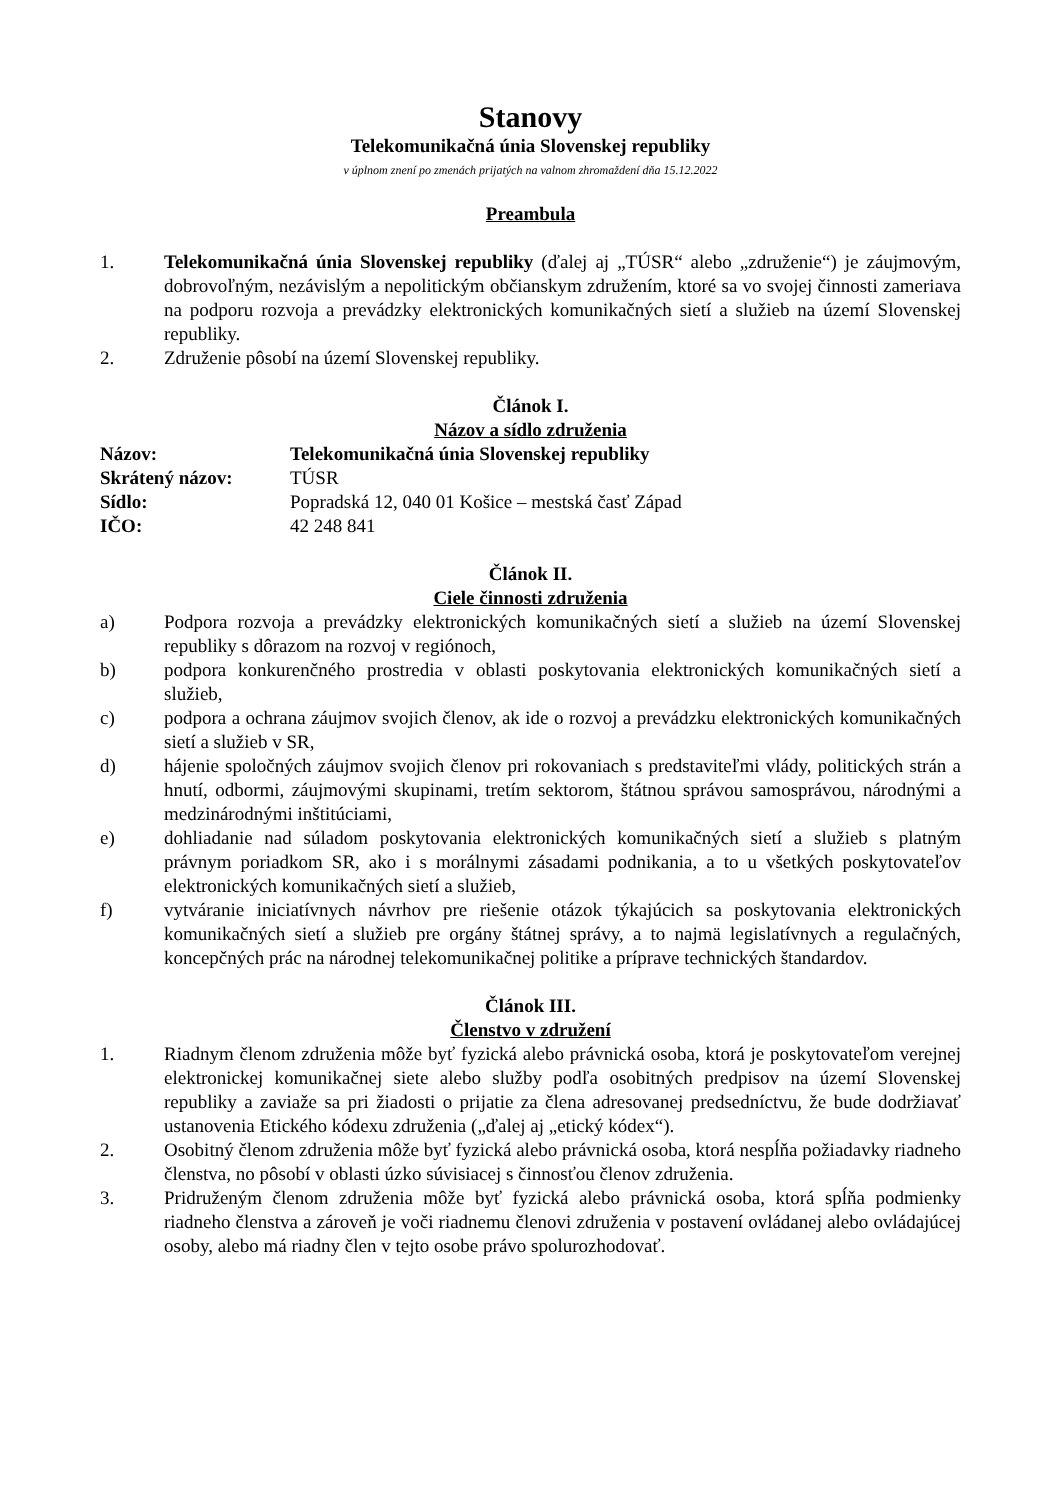Stanovy
Telekomunikačná únia Slovenskej republiky
v úplnom znení po zmenách prijatých na valnom zhromaždení dňa 15.12.2022
Preambula
1. Telekomunikačná únia Slovenskej republiky (ďalej aj „TÚSR“ alebo „združenie“) je záujmovým, dobrovoľným, nezávislým a nepolitickým občianskym združením, ktoré sa vo svojej činnosti zameriava na podporu rozvoja a prevádzky elektronických komunikačných sietí a služieb na území Slovenskej republiky.
2. Združenie pôsobí na území Slovenskej republiky.
Článok I.
Názov a sídlo združenia
Názov: Telekomunikačná únia Slovenskej republiky Skrátený názov: TÚSR Sídlo: Popradská 12, 040 01 Košice – mestská časť Západ IČO: 42 248 841
Článok II.
Ciele činnosti združenia
a) Podpora rozvoja a prevádzky elektronických komunikačných sietí a služieb na území Slovenskej republiky s dôrazom na rozvoj v regiónoch,
b) podpora konkurenčného prostredia v oblasti poskytovania elektronických komunikačných sietí a služieb,
c) podpora a ochrana záujmov svojich členov, ak ide o rozvoj a prevádzku elektronických komunikačných sietí a služieb v SR,
d) hájenie spoločných záujmov svojich členov pri rokovaniach s predstaviteľmi vlády, politických strán a hnutí, odbormi, záujmovými skupinami, tretím sektorom, štátnou správou samosprávou, národnými a medzinárodnými inštitúciami,
e) dohliadanie nad súladom poskytovania elektronických komunikačných sietí a služieb s platným právnym poriadkom SR, ako i s morálnymi zásadami podnikania, a to u všetkých poskytovateľov elektronických komunikačných sietí a služieb,
f) vytváranie iniciatívnych návrhov pre riešenie otázok týkajúcich sa poskytovania elektronických komunikačných sietí a služieb pre orgány štátnej správy, a to najmä legislatívnych a regulačných, koncepčných prác na národnej telekomunikačnej politike a príprave technických štandardov.
Článok III.
Členstvo v združení
1. Riadnym členom združenia môže byť fyzická alebo právnická osoba, ktorá je poskytovateľom verejnej elektronickej komunikačnej siete alebo služby podľa osobitných predpisov na území Slovenskej republiky a zaviaže sa pri žiadosti o prijatie za člena adresovanej predsedníctvu, že bude dodržiavať ustanovenia Etického kódexu združenia („ďalej aj „etický kódex“).
2. Osobitný členom združenia môže byť fyzická alebo právnická osoba, ktorá nespĺňa požiadavky riadneho členstva, no pôsobí v oblasti úzko súvisiacej s činnosťou členov združenia.
3. Pridruženým členom združenia môže byť fyzická alebo právnická osoba, ktorá spĺňa podmienky riadneho členstva a zároveň je voči riadnemu členovi združenia v postavení ovládanej alebo ovládajúcej osoby, alebo má riadny člen v tejto osobe právo spolurozhodovať.